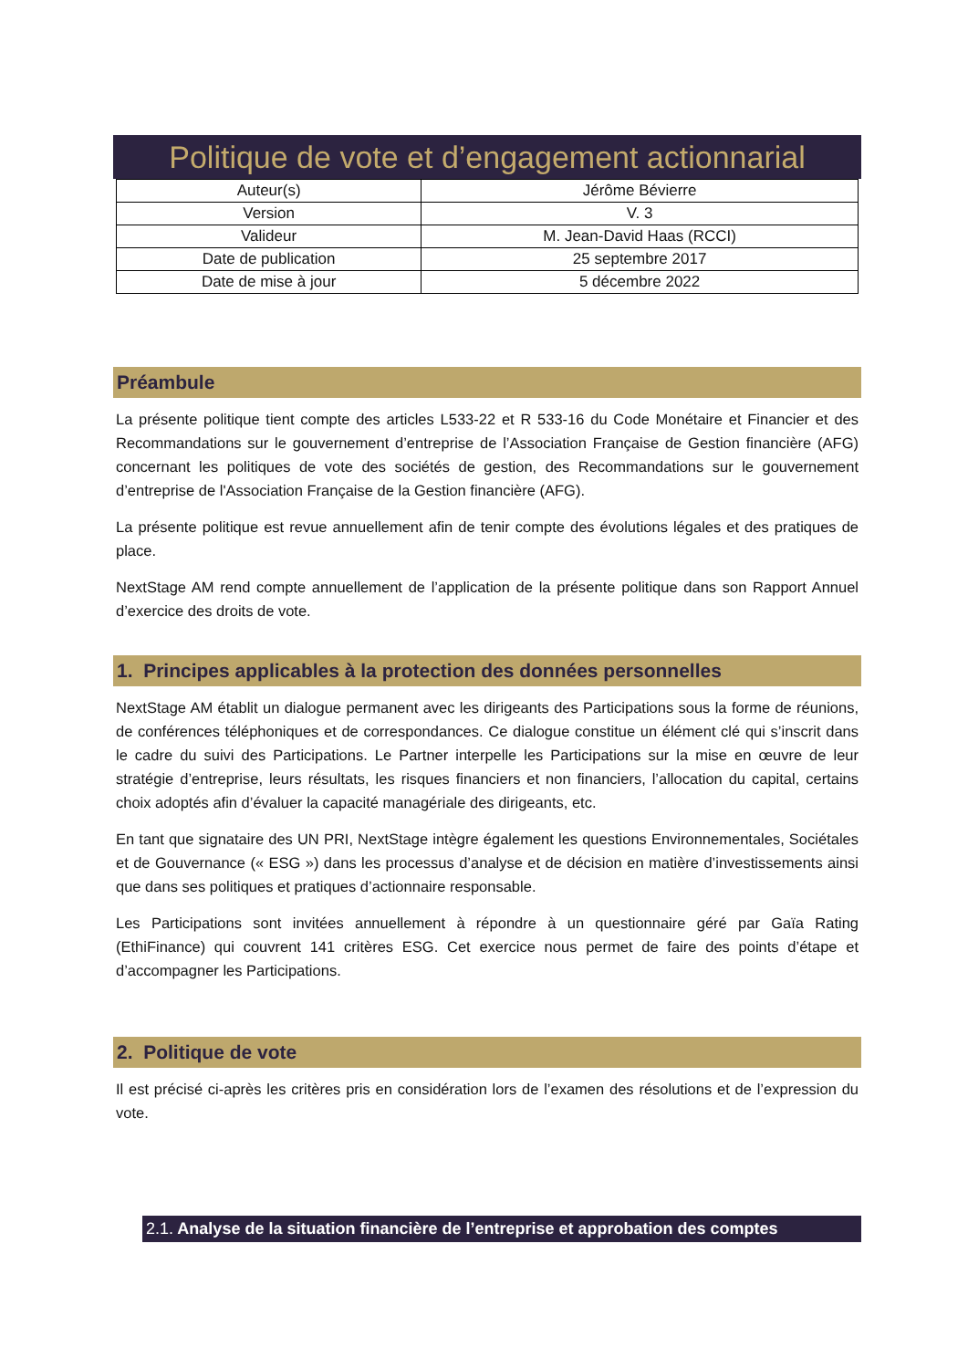Politique de vote et d’engagement actionnarial
| Auteur(s) | Jérôme Bévierre |
| Version | V. 3 |
| Valideur | M. Jean-David Haas (RCCI) |
| Date de publication | 25 septembre 2017 |
| Date de mise à jour | 5 décembre 2022 |
Préambule
La présente politique tient compte des articles L533-22 et R 533-16 du Code Monétaire et Financier et des Recommandations sur le gouvernement d’entreprise de l’Association Française de Gestion financière (AFG) concernant les politiques de vote des sociétés de gestion, des Recommandations sur le gouvernement d’entreprise de l'Association Française de la Gestion financière (AFG).
La présente politique est revue annuellement afin de tenir compte des évolutions légales et des pratiques de place.
NextStage AM rend compte annuellement de l’application de la présente politique dans son Rapport Annuel d’exercice des droits de vote.
1. Principes applicables à la protection des données personnelles
NextStage AM établit un dialogue permanent avec les dirigeants des Participations sous la forme de réunions, de conférences téléphoniques et de correspondances. Ce dialogue constitue un élément clé qui s’inscrit dans le cadre du suivi des Participations. Le Partner interpelle les Participations sur la mise en œuvre de leur stratégie d’entreprise, leurs résultats, les risques financiers et non financiers, l’allocation du capital, certains choix adoptés afin d’évaluer la capacité managériale des dirigeants, etc.
En tant que signataire des UN PRI, NextStage intègre également les questions Environnementales, Sociétales et de Gouvernance (« ESG ») dans les processus d’analyse et de décision en matière d’investissements ainsi que dans ses politiques et pratiques d’actionnaire responsable.
Les Participations sont invitées annuellement à répondre à un questionnaire géré par Gaïa Rating (EthiFinance) qui couvrent 141 critères ESG. Cet exercice nous permet de faire des points d’étape et d’accompagner les Participations.
2. Politique de vote
Il est précisé ci-après les critères pris en considération lors de l’examen des résolutions et de l’expression du vote.
2.1. Analyse de la situation financière de l’entreprise et approbation des comptes